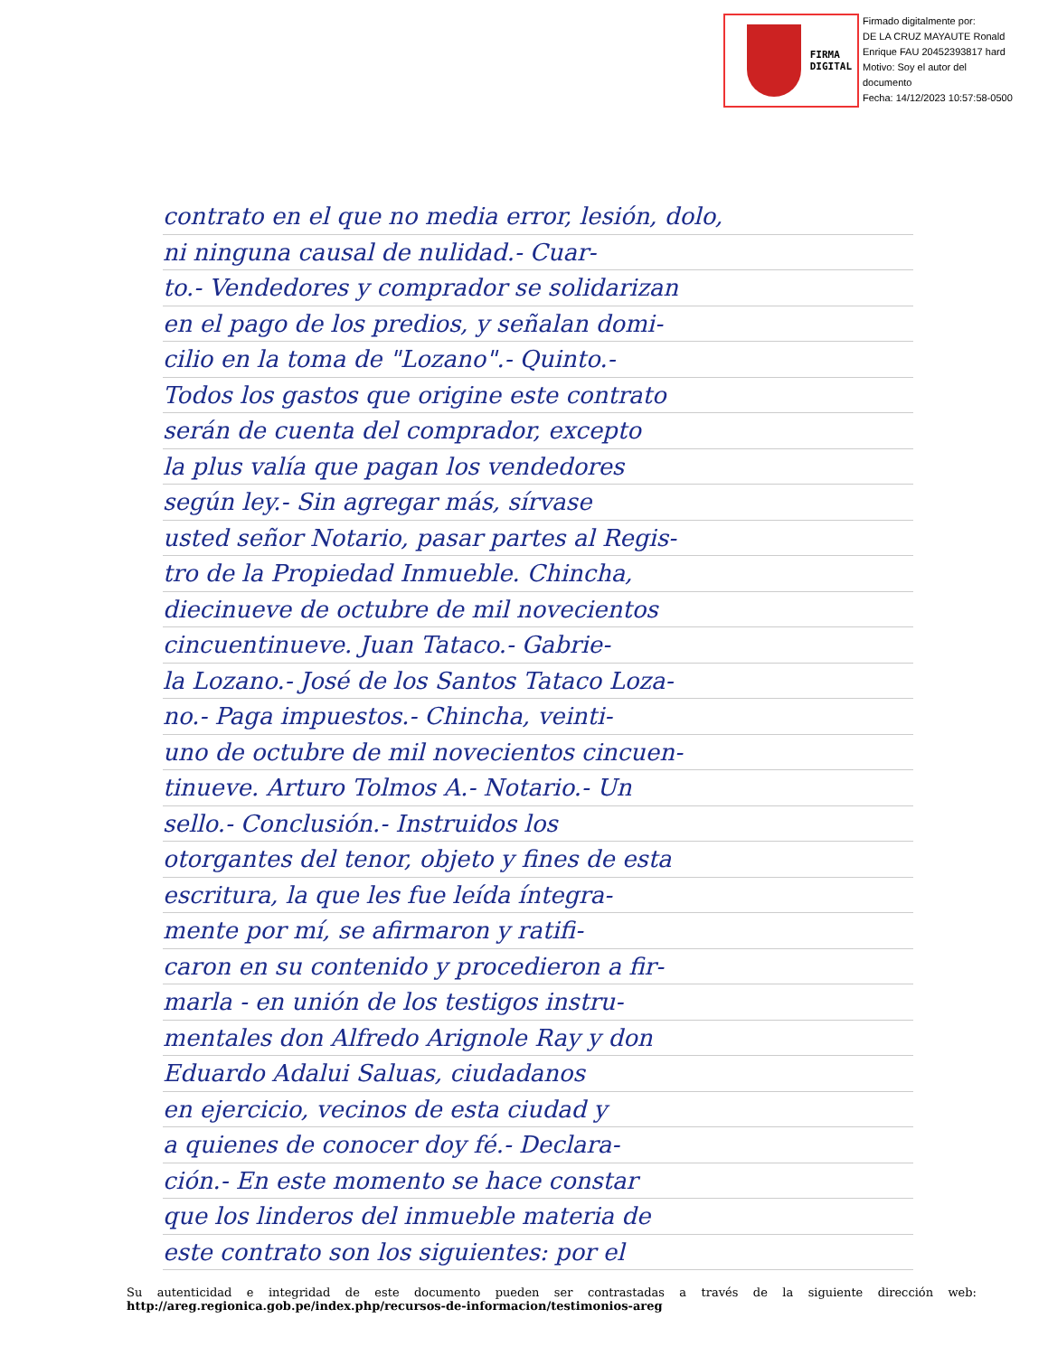FIRMA
DIGITAL
Firmado digitalmente por:
DE LA CRUZ MAYAUTE Ronald
Enrique FAU 20452393817 hard
Motivo: Soy el autor del
documento
Fecha: 14/12/2023 10:57:58-0500
contrato en el que no media error, lesión, dolo,
ni ninguna causal de nulidad.- Cuar-
to.- Vendedores y comprador se solidarizan
en el pago de los predios, y señalan domi-
cilio en la toma de "Lozano".- Quinto.-
Todos los gastos que origine este contrato
serán de cuenta del comprador, excepto
la plus valía que pagan los vendedores
según ley.- Sin agregar más, sírvase
usted señor Notario, pasar partes al Regis-
tro de la Propiedad Inmueble. Chincha,
diecinueve de octubre de mil novecientos
cincuentinueve. Juan Tataco.- Gabrie-
la Lozano.- José de los Santos Tataco Loza-
no.- Paga impuestos.- Chincha, veinti-
uno de octubre de mil novecientos cincuen-
tinueve. Arturo Tolmos A.- Notario.- Un
sello.- Conclusión.- Instruidos los
otorgantes del tenor, objeto y fines de esta
escritura, la que les fue leída íntegra-
mente por mí, se afirmaron y ratifi-
caron en su contenido y procedieron a fir-
marla - en unión de los testigos instru-
mentales don Alfredo Arignole Ray y don
Eduardo Adalui Saluas, ciudadanos
en ejercicio, vecinos de esta ciudad y
a quienes de conocer doy fé.- Declara-
ción.- En este momento se hace constar
que los linderos del inmueble materia de
este contrato son los siguientes: por el
Su autenticidad e integridad de este documento pueden ser contrastadas a través de la siguiente dirección web: http://areg.regionica.gob.pe/index.php/recursos-de-informacion/testimonios-areg